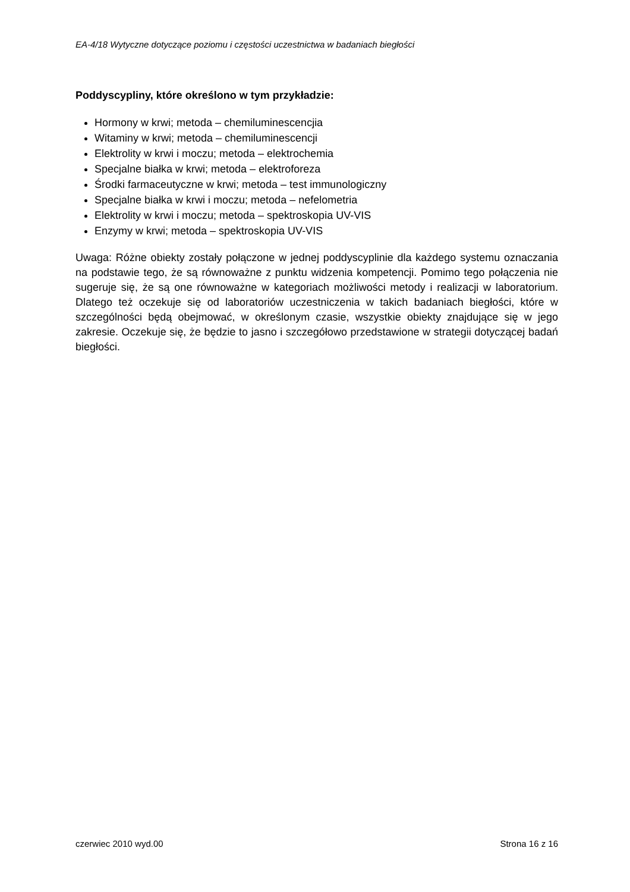EA-4/18 Wytyczne dotyczące poziomu i częstości uczestnictwa w badaniach biegłości
Poddyscypliny, które określono w tym przykładzie:
Hormony w krwi; metoda – chemiluminescencjia
Witaminy w krwi; metoda – chemiluminescencji
Elektrolity w krwi i moczu; metoda – elektrochemia
Specjalne białka w krwi; metoda – elektroforeza
Środki farmaceutyczne w krwi; metoda – test immunologiczny
Specjalne białka w krwi i moczu; metoda – nefelometria
Elektrolity w krwi i moczu; metoda – spektroskopia UV-VIS
Enzymy w krwi; metoda – spektroskopia UV-VIS
Uwaga: Różne obiekty zostały połączone w jednej poddyscyplinie dla każdego systemu oznaczania na podstawie tego, że są równoważne z punktu widzenia kompetencji. Pomimo tego połączenia nie sugeruje się, że są one równoważne w kategoriach możliwości metody i realizacji w laboratorium. Dlatego też oczekuje się od laboratoriów uczestniczenia w takich badaniach biegłości, które w szczególności będą obejmować, w określonym czasie, wszystkie obiekty znajdujące się w jego zakresie. Oczekuje się, że będzie to jasno i szczegółowo przedstawione w strategii dotyczącej badań biegłości.
czerwiec 2010 wyd.00 Strona 16 z 16